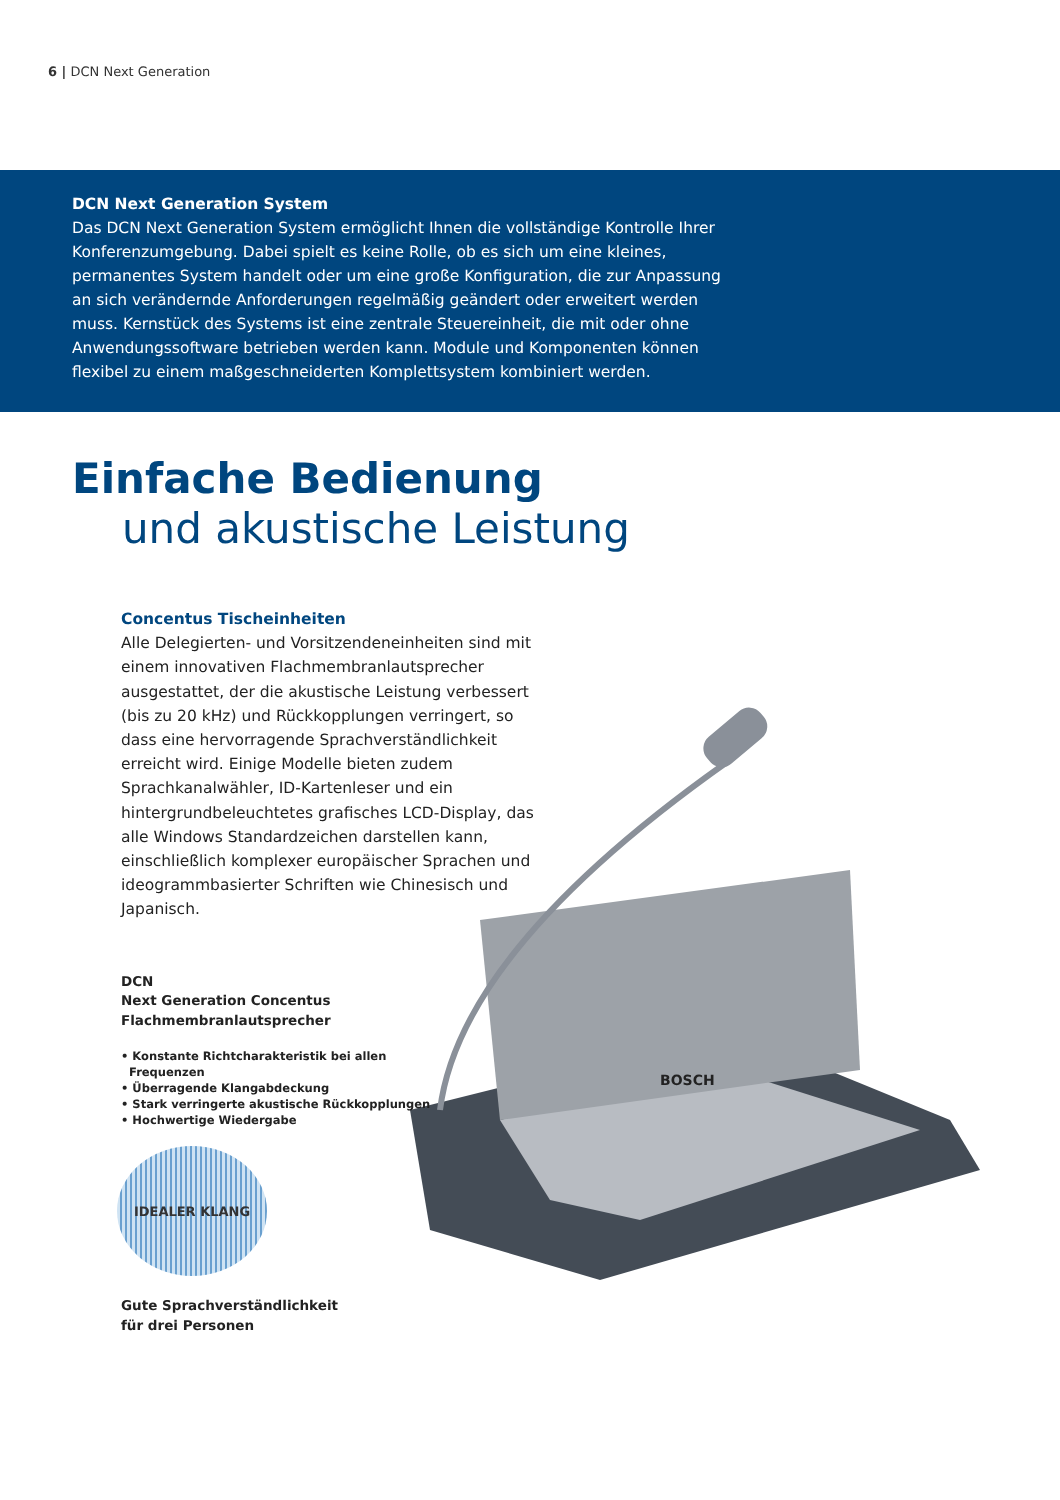6 | DCN Next Generation
DCN Next Generation System
Das DCN Next Generation System ermöglicht Ihnen die vollständige Kontrolle Ihrer Konferenzumgebung. Dabei spielt es keine Rolle, ob es sich um eine kleines, permanentes System handelt oder um eine große Konfiguration, die zur Anpassung an sich verändernde Anforderungen regelmäßig geändert oder erweitert werden muss. Kernstück des Systems ist eine zentrale Steuereinheit, die mit oder ohne Anwendungssoftware betrieben werden kann. Module und Komponenten können flexibel zu einem maßgeschneiderten Komplettsystem kombiniert werden.
BOSCH
Einfache Bedienung
und akustische Leistung
Concentus Tischeinheiten
Alle Delegierten- und Vorsitzendeneinheiten sind mit einem innovativen Flachmembranlautsprecher ausgestattet, der die akustische Leistung verbessert (bis zu 20 kHz) und Rückkopplungen verringert, so dass eine hervorragende Sprachverständlichkeit erreicht wird. Einige Modelle bieten zudem Sprachkanalwähler, ID-Kartenleser und ein hintergrundbeleuchtetes grafisches LCD-Display, das alle Windows Standardzeichen darstellen kann, einschließlich komplexer europäischer Sprachen und ideogrammbasierter Schriften wie Chinesisch und Japanisch.
DCN
Next Generation Concentus
Flachmembranlautsprecher
• Konstante Richtcharakteristik bei allen
Frequenzen
• Überragende Klangabdeckung
• Stark verringerte akustische Rückkopplungen
• Hochwertige Wiedergabe
IDEALER KLANG
Gute Sprachverständlichkeit
für drei Personen